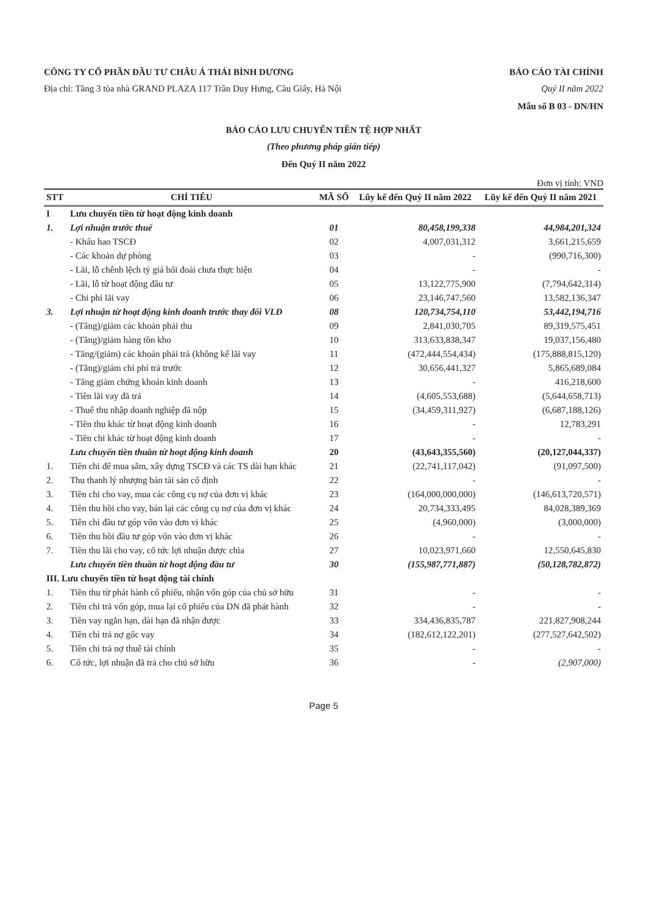CÔNG TY CỔ PHẦN ĐẦU TƯ CHÂU Á THÁI BÌNH DƯƠNG BÁO CÁO TÀI CHÍNH
Địa chỉ: Tầng 3 tòa nhà GRAND PLAZA 117 Trần Duy Hưng, Cầu Giấy, Hà Nội Quý II năm 2022
Mẫu số B 03 - DN/HN
BÁO CÁO LƯU CHUYỂN TIỀN TỆ HỢP NHẤT
(Theo phương pháp gián tiếp)
Đến Quý II năm 2022
Đơn vị tính: VND
| STT | CHỈ TIÊU | MÃ SỐ | Lũy kế đến Quý II năm 2022 | Lũy kế đến Quý II năm 2021 |
| --- | --- | --- | --- | --- |
| I | Lưu chuyển tiền từ hoạt động kinh doanh | | | |
| 1. | Lợi nhuận trước thuế | 01 | 80,458,199,338 | 44,984,201,324 |
| | - Khấu hao TSCĐ | 02 | 4,007,031,312 | 3,661,215,659 |
| | - Các khoản dự phòng | 03 | - | (990,716,300) |
| | - Lãi, lỗ chênh lệch tỷ giá hối đoái chưa thực hiện | 04 | - | - |
| | - Lãi, lỗ từ hoạt động đầu tư | 05 | 13,122,775,900 | (7,794,642,314) |
| | - Chi phí lãi vay | 06 | 23,146,747,560 | 13,582,136,347 |
| 3. | Lợi nhuận từ hoạt động kinh doanh trước thay đổi VLĐ | 08 | 120,734,754,110 | 53,442,194,716 |
| | - (Tăng)/giảm các khoản phải thu | 09 | 2,841,030,705 | 89,319,575,451 |
| | - (Tăng)/giảm hàng tồn kho | 10 | 313,633,838,347 | 19,037,156,480 |
| | - Tăng/(giảm) các khoản phải trả (không kể lãi vay | 11 | (472,444,554,434) | (175,888,815,120) |
| | - (Tăng)/giảm chi phí trả trước | 12 | 30,656,441,327 | 5,865,689,084 |
| | - Tăng giảm chứng khoán kinh doanh | 13 | - | 416,218,600 |
| | - Tiền lãi vay đã trả | 14 | (4,605,553,688) | (5,644,658,713) |
| | - Thuế thu nhập doanh nghiệp đã nộp | 15 | (34,459,311,927) | (6,687,188,126) |
| | - Tiền thu khác từ hoạt động kinh doanh | 16 | - | 12,783,291 |
| | - Tiền chi khác từ hoạt động kinh doanh | 17 | - | - |
| | Lưu chuyển tiền thuần từ hoạt động kinh doanh | 20 | (43,643,355,560) | (20,127,044,337) |
| 1. | Tiền chi để mua sắm, xây dựng TSCĐ và các TS dài hạn khác | 21 | (22,741,117,042) | (91,097,500) |
| 2. | Thu thanh lý nhượng bán tài sản cố định | 22 | - | - |
| 3. | Tiền chi cho vay, mua các công cụ nợ của đơn vị khác | 23 | (164,000,000,000) | (146,613,720,571) |
| 4. | Tiền thu hồi cho vay, bán lại các công cụ nợ của đơn vị khác | 24 | 20,734,333,495 | 84,028,389,369 |
| 5. | Tiền chi đầu tư góp vốn vào đơn vị khác | 25 | (4,960,000) | (3,000,000) |
| 6. | Tiền thu hồi đầu tư góp vốn vào đơn vị khác | 26 | - | - |
| 7. | Tiền thu lãi cho vay, cổ tức lợi nhuận được chia | 27 | 10,023,971,660 | 12,550,645,830 |
| | Lưu chuyển tiền thuần từ hoạt động đầu tư | 30 | (155,987,771,887) | (50,128,782,872) |
| III. Lưu chuyển tiền từ hoạt động tài chính | | | | |
| 1. | Tiền thu từ phát hành cổ phiếu, nhận vốn góp của chủ sở hữu | 31 | - | - |
| 2. | Tiền chi trả vốn góp, mua lại cổ phiếu của DN đã phát hành | 32 | - | - |
| 3. | Tiền vay ngắn hạn, dài hạn đã nhận được | 33 | 334,436,835,787 | 221,827,908,244 |
| 4. | Tiền chi trả nợ gốc vay | 34 | (182,612,122,201) | (277,527,642,502) |
| 5. | Tiền chi trả nợ thuê tài chính | 35 | - | - |
| 6. | Cổ tức, lợi nhuận đã trả cho chủ sở hữu | 36 | - | (2,907,000) |
Page 5